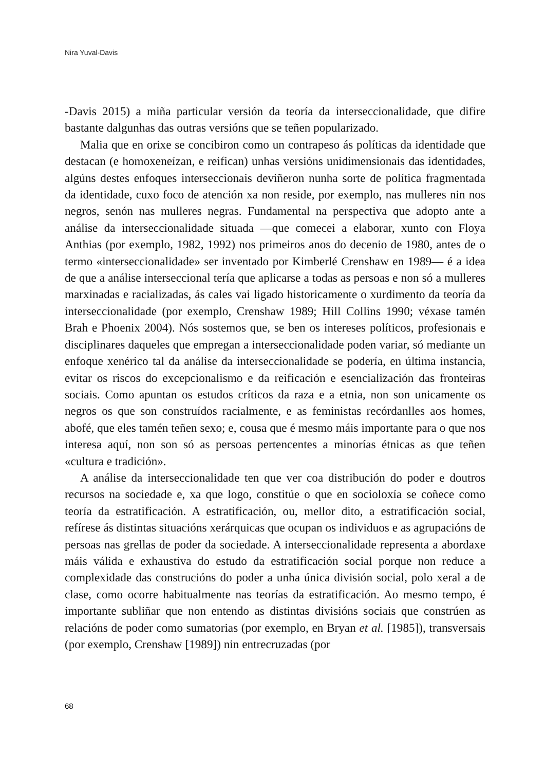Nira Yuval-Davis
-Davis 2015) a miña particular versión da teoría da interseccionalidade, que difire bastante dalgunhas das outras versións que se teñen popularizado.
Malia que en orixe se concibiron como un contrapeso ás políticas da identidade que destacan (e homoxeneízan, e reifican) unhas versións unidimensionais das identidades, algúns destes enfoques interseccionais deviñeron nunha sorte de política fragmentada da identidade, cuxo foco de atención xa non reside, por exemplo, nas mulleres nin nos negros, senón nas mulleres negras. Fundamental na perspectiva que adopto ante a análise da interseccionalidade situada —que comecei a elaborar, xunto con Floya Anthias (por exemplo, 1982, 1992) nos primeiros anos do decenio de 1980, antes de o termo «interseccionalidade» ser inventado por Kimberlé Crenshaw en 1989— é a idea de que a análise interseccional tería que aplicarse a todas as persoas e non só a mulleres marxinadas e racializadas, ás cales vai ligado historicamente o xurdimento da teoría da interseccionalidade (por exemplo, Crenshaw 1989; Hill Collins 1990; véxase tamén Brah e Phoenix 2004). Nós sostemos que, se ben os intereses políticos, profesionais e disciplinares daqueles que empregan a interseccionalidade poden variar, só mediante un enfoque xenérico tal da análise da interseccionalidade se podería, en última instancia, evitar os riscos do excepcionalismo e da reificación e esencialización das fronteiras sociais. Como apuntan os estudos críticos da raza e a etnia, non son unicamente os negros os que son construídos racialmente, e as feministas recórdanlles aos homes, abofé, que eles tamén teñen sexo; e, cousa que é mesmo máis importante para o que nos interesa aquí, non son só as persoas pertencentes a minorías étnicas as que teñen «cultura e tradición».
A análise da interseccionalidade ten que ver coa distribución do poder e doutros recursos na sociedade e, xa que logo, constitúe o que en socioloxía se coñece como teoría da estratificación. A estratificación, ou, mellor dito, a estratificación social, refírese ás distintas situacións xerárquicas que ocupan os individuos e as agrupacións de persoas nas grellas de poder da sociedade. A interseccionalidade representa a abordaxe máis válida e exhaustiva do estudo da estratificación social porque non reduce a complexidade das construcións do poder a unha única división social, polo xeral a de clase, como ocorre habitualmente nas teorías da estratificación. Ao mesmo tempo, é importante subliñar que non entendo as distintas divisións sociais que constrúen as relacións de poder como sumatorias (por exemplo, en Bryan et al. [1985]), transversais (por exemplo, Crenshaw [1989]) nin entrecruzadas (por
68